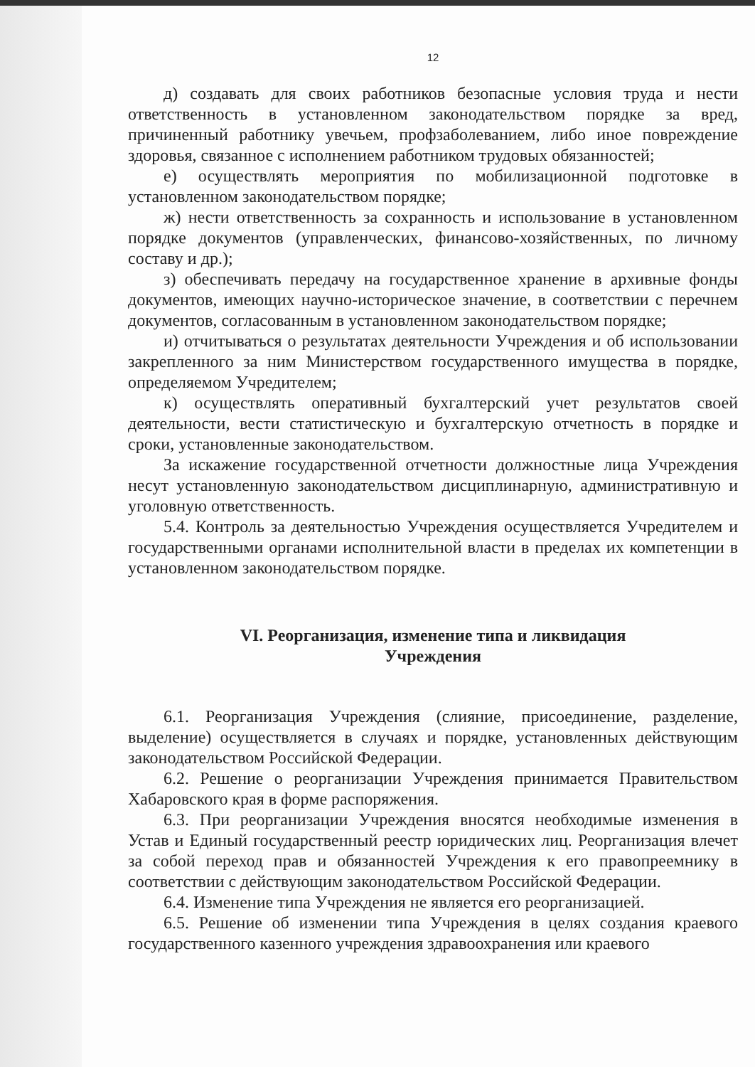12
д) создавать для своих работников безопасные условия труда и нести ответственность в установленном законодательством порядке за вред, причиненный работнику увечьем, профзаболеванием, либо иное повреждение здоровья, связанное с исполнением работником трудовых обязанностей;
е) осуществлять мероприятия по мобилизационной подготовке в установленном законодательством порядке;
ж) нести ответственность за сохранность и использование в установленном порядке документов (управленческих, финансово-хозяйственных, по личному составу и др.);
з) обеспечивать передачу на государственное хранение в архивные фонды документов, имеющих научно-историческое значение, в соответствии с перечнем документов, согласованным в установленном законодательством порядке;
и) отчитываться о результатах деятельности Учреждения и об использовании закрепленного за ним Министерством государственного имущества в порядке, определяемом Учредителем;
к) осуществлять оперативный бухгалтерский учет результатов своей деятельности, вести статистическую и бухгалтерскую отчетность в порядке и сроки, установленные законодательством.
За искажение государственной отчетности должностные лица Учреждения несут установленную законодательством дисциплинарную, административную и уголовную ответственность.
5.4. Контроль за деятельностью Учреждения осуществляется Учредителем и государственными органами исполнительной власти в пределах их компетенции в установленном законодательством порядке.
VI. Реорганизация, изменение типа и ликвидация
Учреждения
6.1. Реорганизация Учреждения (слияние, присоединение, разделение, выделение) осуществляется в случаях и порядке, установленных действующим законодательством Российской Федерации.
6.2. Решение о реорганизации Учреждения принимается Правительством Хабаровского края в форме распоряжения.
6.3. При реорганизации Учреждения вносятся необходимые изменения в Устав и Единый государственный реестр юридических лиц. Реорганизация влечет за собой переход прав и обязанностей Учреждения к его правопреемнику в соответствии с действующим законодательством Российской Федерации.
6.4. Изменение типа Учреждения не является его реорганизацией.
6.5. Решение об изменении типа Учреждения в целях создания краевого государственного казенного учреждения здравоохранения или краевого